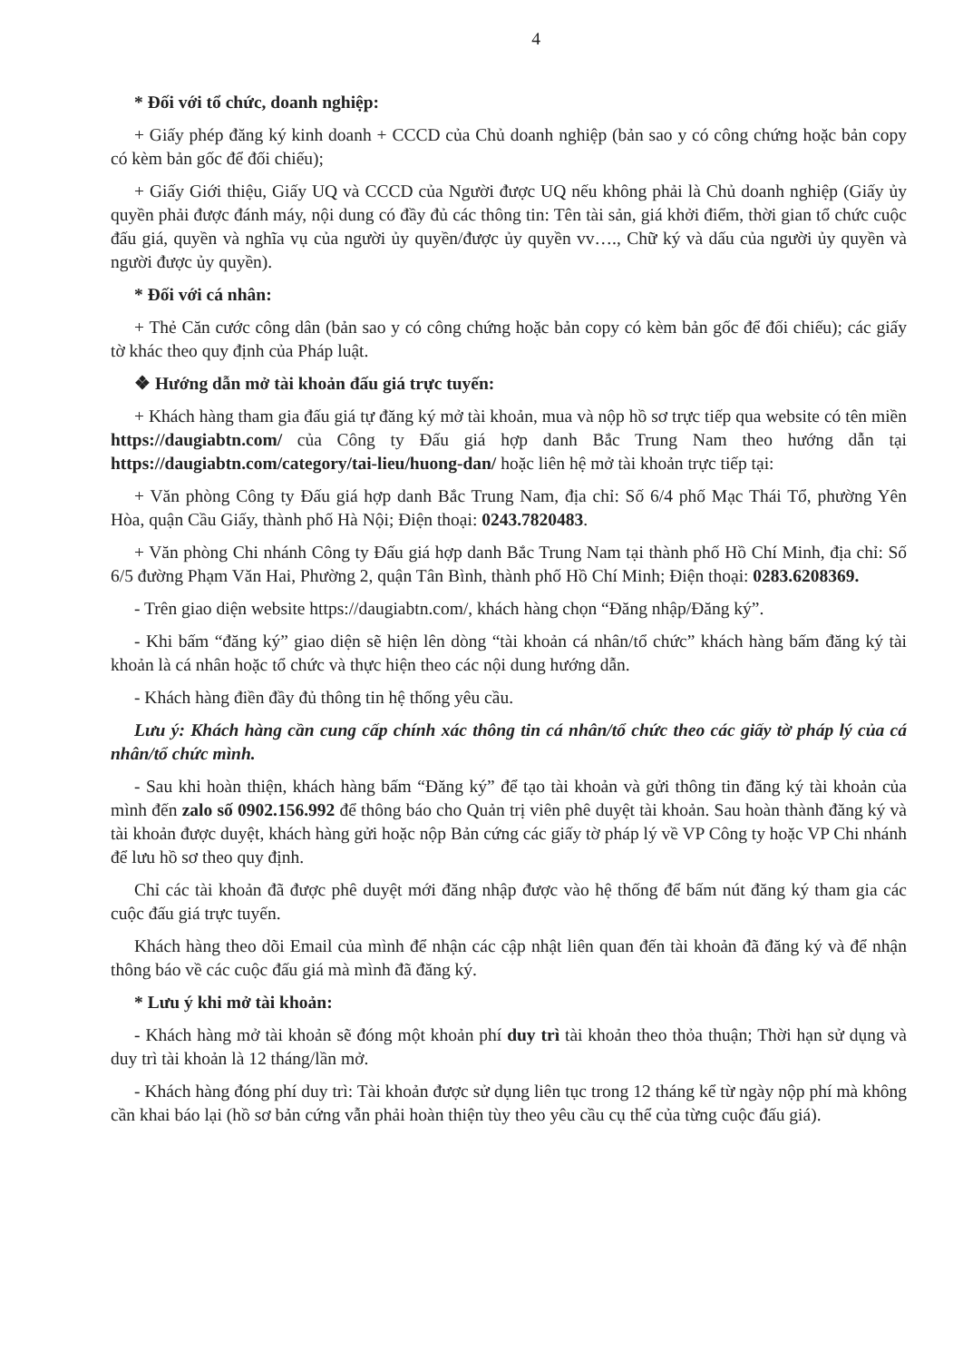4
* Đối với tổ chức, doanh nghiệp:
+ Giấy phép đăng ký kinh doanh + CCCD của Chủ doanh nghiệp (bản sao y có công chứng hoặc bản copy có kèm bản gốc để đối chiếu);
+ Giấy Giới thiệu, Giấy UQ và CCCD của Người được UQ nếu không phải là Chủ doanh nghiệp (Giấy ủy quyền phải được đánh máy, nội dung có đầy đủ các thông tin: Tên tài sản, giá khởi điểm, thời gian tổ chức cuộc đấu giá, quyền và nghĩa vụ của người ủy quyền/được ủy quyền vv…., Chữ ký và dấu của người ủy quyền và người được ủy quyền).
* Đối với cá nhân:
+ Thẻ Căn cước công dân (bản sao y có công chứng hoặc bản copy có kèm bản gốc để đối chiếu); các giấy tờ khác theo quy định của Pháp luật.
❖ Hướng dẫn mở tài khoản đấu giá trực tuyến:
+ Khách hàng tham gia đấu giá tự đăng ký mở tài khoản, mua và nộp hồ sơ trực tiếp qua website có tên miền https://daugiabtn.com/ của Công ty Đấu giá hợp danh Bắc Trung Nam theo hướng dẫn tại https://daugiabtn.com/category/tai-lieu/huong-dan/ hoặc liên hệ mở tài khoản trực tiếp tại:
+ Văn phòng Công ty Đấu giá hợp danh Bắc Trung Nam, địa chỉ: Số 6/4 phố Mạc Thái Tổ, phường Yên Hòa, quận Cầu Giấy, thành phố Hà Nội; Điện thoại: 0243.7820483.
+ Văn phòng Chi nhánh Công ty Đấu giá hợp danh Bắc Trung Nam tại thành phố Hồ Chí Minh, địa chỉ: Số 6/5 đường Phạm Văn Hai, Phường 2, quận Tân Bình, thành phố Hồ Chí Minh; Điện thoại: 0283.6208369.
- Trên giao diện website https://daugiabtn.com/, khách hàng chọn “Đăng nhập/Đăng ký”.
- Khi bấm “đăng ký” giao diện sẽ hiện lên dòng “tài khoản cá nhân/tổ chức” khách hàng bấm đăng ký tài khoản là cá nhân hoặc tổ chức và thực hiện theo các nội dung hướng dẫn.
- Khách hàng điền đầy đủ thông tin hệ thống yêu cầu.
Lưu ý: Khách hàng cần cung cấp chính xác thông tin cá nhân/tổ chức theo các giấy tờ pháp lý của cá nhân/tổ chức mình.
- Sau khi hoàn thiện, khách hàng bấm “Đăng ký” để tạo tài khoản và gửi thông tin đăng ký tài khoản của mình đến zalo số 0902.156.992 để thông báo cho Quản trị viên phê duyệt tài khoản. Sau hoàn thành đăng ký và tài khoản được duyệt, khách hàng gửi hoặc nộp Bản cứng các giấy tờ pháp lý về VP Công ty hoặc VP Chi nhánh để lưu hồ sơ theo quy định.
Chỉ các tài khoản đã được phê duyệt mới đăng nhập được vào hệ thống để bấm nút đăng ký tham gia các cuộc đấu giá trực tuyến.
Khách hàng theo dõi Email của mình để nhận các cập nhật liên quan đến tài khoản đã đăng ký và để nhận thông báo về các cuộc đấu giá mà mình đã đăng ký.
* Lưu ý khi mở tài khoản:
- Khách hàng mở tài khoản sẽ đóng một khoản phí duy trì tài khoản theo thỏa thuận; Thời hạn sử dụng và duy trì tài khoản là 12 tháng/lần mở.
- Khách hàng đóng phí duy trì: Tài khoản được sử dụng liên tục trong 12 tháng kể từ ngày nộp phí mà không cần khai báo lại (hồ sơ bản cứng vẫn phải hoàn thiện tùy theo yêu cầu cụ thể của từng cuộc đấu giá).